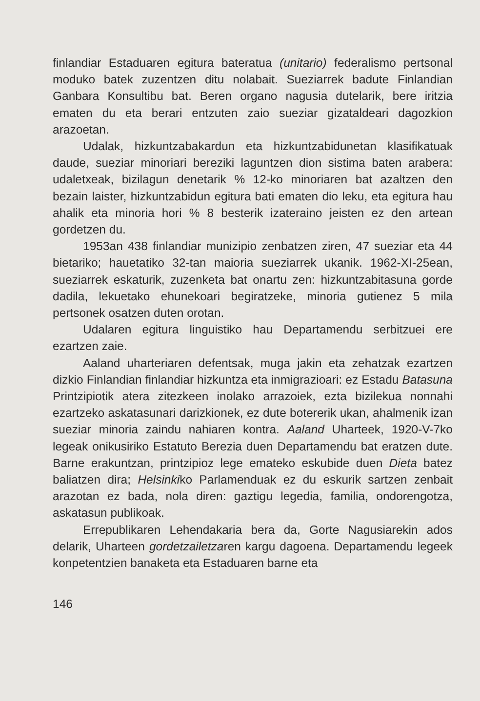finlandiar Estaduaren egitura bateratua (unitario) federalismo pertsonal moduko batek zuzentzen ditu nolabait. Sueziarrek badute Finlandian Ganbara Konsultibu bat. Beren organo nagusia dutelarik, bere iritzia ematen du eta berari entzuten zaio sueziar gizataldeari dagozkion arazoetan.
Udalak, hizkuntzabakardun eta hizkuntzabidunetan klasifikatuak daude, sueziar minoriari bereziki laguntzen dion sistima baten arabera: udaletxeak, bizilagun denetarik % 12-ko minoriaren bat azaltzen den bezain laister, hizkuntzabidun egitura bati ematen dio leku, eta egitura hau ahalik eta minoria hori % 8 besterik izateraino jeisten ez den artean gordetzen du.
1953an 438 finlandiar munizipio zenbatzen ziren, 47 sueziar eta 44 bietariko; hauetatiko 32-tan maioria sueziarrek ukanik. 1962-XI-25ean, sueziarrek eskaturik, zuzenketa bat onartu zen: hizkuntzabitasuna gorde dadila, lekuetako ehunekoari begiratzeke, minoria gutienez 5 mila pertsonek osatzen duten orotan.
Udalaren egitura linguistiko hau Departamendu serbitzuei ere ezartzen zaie.
Aaland uharteriaren defentsak, muga jakin eta zehatzak ezartzen dizkio Finlandian finlandiar hizkuntza eta inmigrazioari: ez Estadu Batasuna Printzipiotik atera zitezkeen inolako arrazoiek, ezta bizilekua nonnahi ezartzeko askatasunari darizkionek, ez dute botererik ukan, ahalmenik izan sueziar minoria zaindu nahiaren kontra. Aaland Uharteek, 1920-V-7ko legeak onikusiriko Estatuto Berezia duen Departamendu bat eratzen dute. Barne erakuntzan, printzipioz lege emateko eskubide duen Dieta batez baliatzen dira; Helsinkiko Parlamenduak ez du eskurik sartzen zenbait arazotan ez bada, nola diren: gaztigu legedia, familia, ondorengotza, askatasun publikoak.
Errepublikaren Lehendakaria bera da, Gorte Nagusiarekin ados delarik, Uharteen gordetzailetzaren kargu dagoena. Departamendu legeek konpetentzien banaketa eta Estaduaren barne eta
146